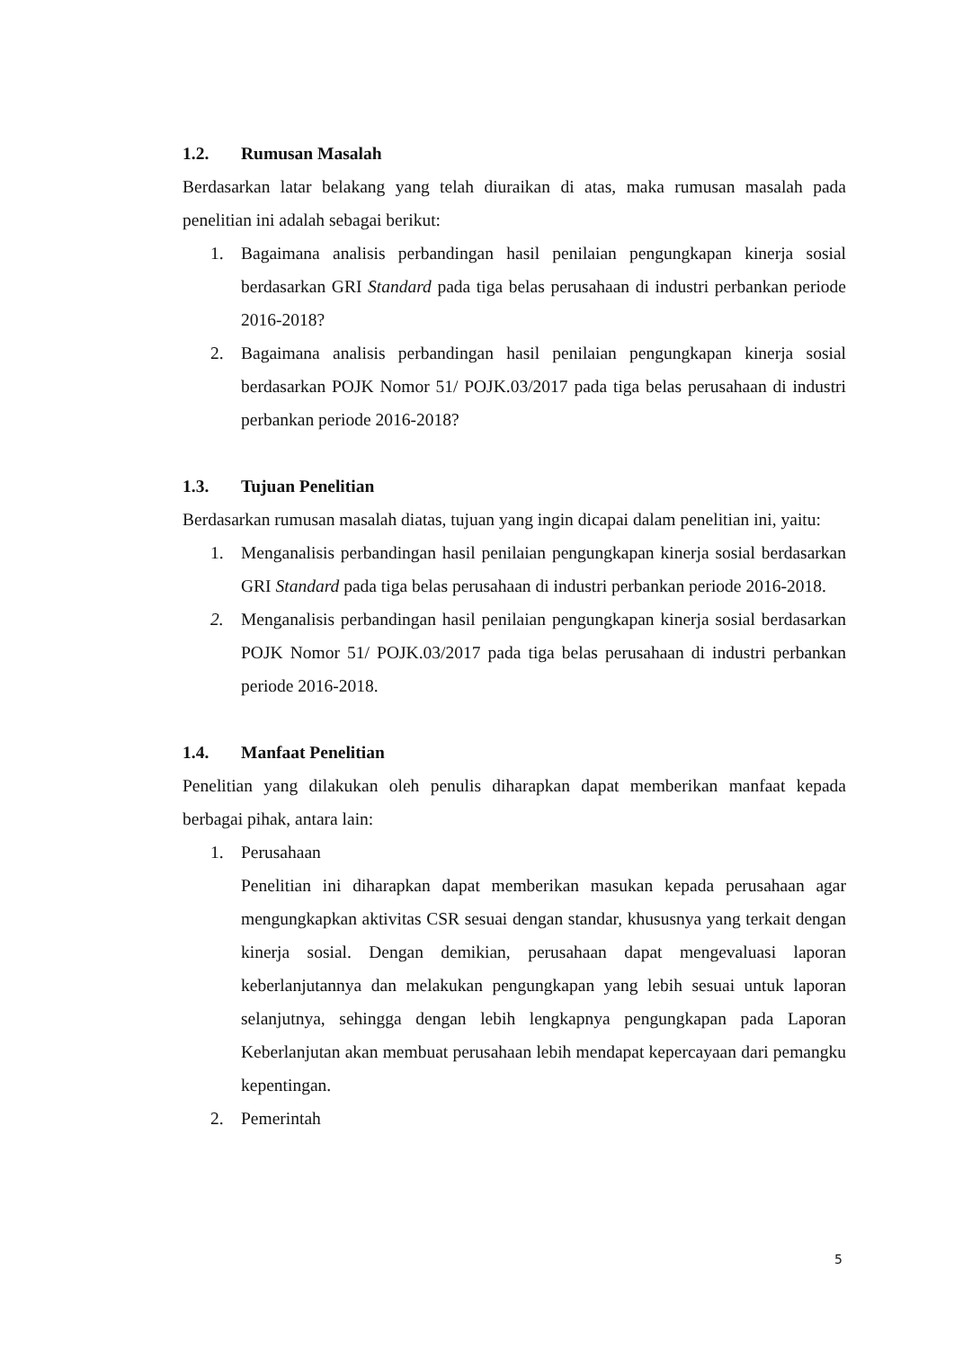1.2. Rumusan Masalah
Berdasarkan latar belakang yang telah diuraikan di atas, maka rumusan masalah pada penelitian ini adalah sebagai berikut:
1. Bagaimana analisis perbandingan hasil penilaian pengungkapan kinerja sosial berdasarkan GRI Standard pada tiga belas perusahaan di industri perbankan periode 2016-2018?
2. Bagaimana analisis perbandingan hasil penilaian pengungkapan kinerja sosial berdasarkan POJK Nomor 51/ POJK.03/2017 pada tiga belas perusahaan di industri perbankan periode 2016-2018?
1.3. Tujuan Penelitian
Berdasarkan rumusan masalah diatas, tujuan yang ingin dicapai dalam penelitian ini, yaitu:
1. Menganalisis perbandingan hasil penilaian pengungkapan kinerja sosial berdasarkan GRI Standard pada tiga belas perusahaan di industri perbankan periode 2016-2018.
2. Menganalisis perbandingan hasil penilaian pengungkapan kinerja sosial berdasarkan POJK Nomor 51/ POJK.03/2017 pada tiga belas perusahaan di industri perbankan periode 2016-2018.
1.4. Manfaat Penelitian
Penelitian yang dilakukan oleh penulis diharapkan dapat memberikan manfaat kepada berbagai pihak, antara lain:
1. Perusahaan
Penelitian ini diharapkan dapat memberikan masukan kepada perusahaan agar mengungkapkan aktivitas CSR sesuai dengan standar, khususnya yang terkait dengan kinerja sosial. Dengan demikian, perusahaan dapat mengevaluasi laporan keberlanjutannya dan melakukan pengungkapan yang lebih sesuai untuk laporan selanjutnya, sehingga dengan lebih lengkapnya pengungkapan pada Laporan Keberlanjutan akan membuat perusahaan lebih mendapat kepercayaan dari pemangku kepentingan.
2. Pemerintah
5